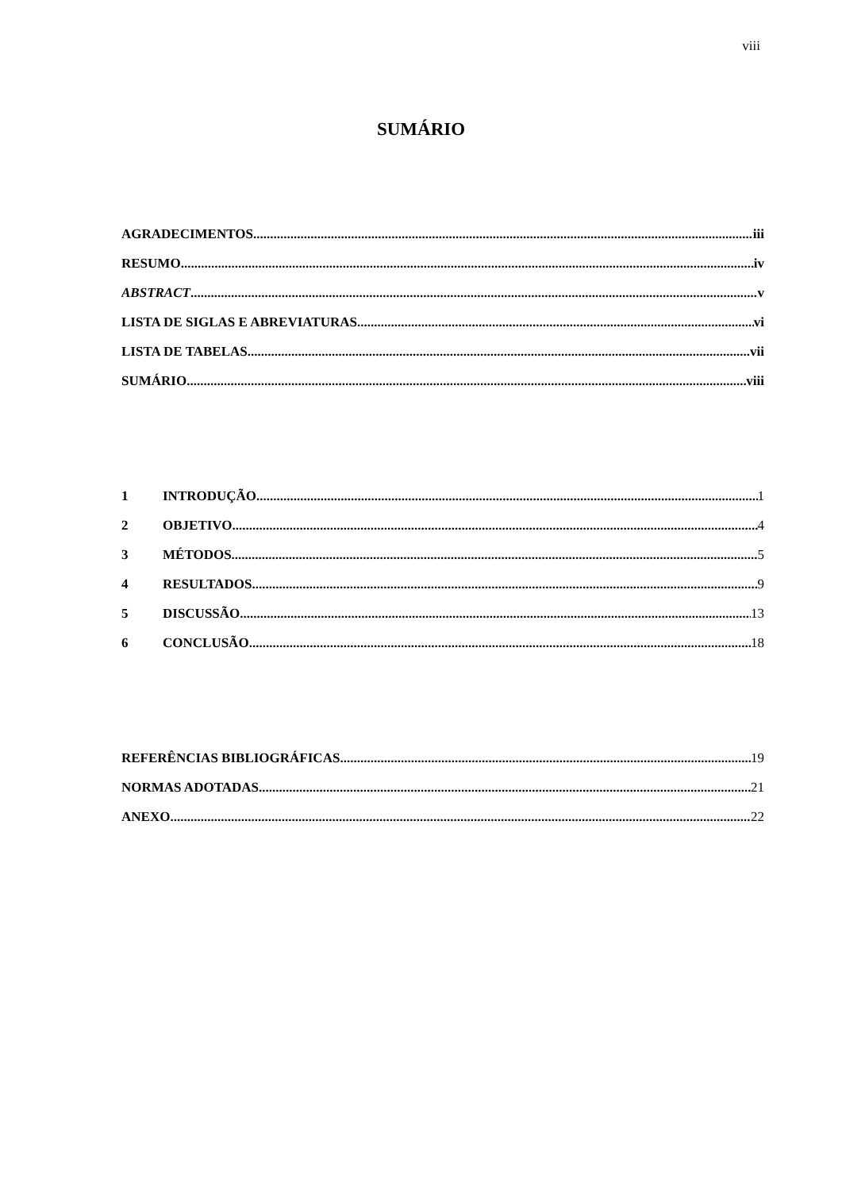viii
SUMÁRIO
AGRADECIMENTOS iii
RESUMO iv
ABSTRACT v
LISTA DE SIGLAS E ABREVIATURAS vi
LISTA DE TABELAS vii
SUMÁRIO viii
1 INTRODUÇÃO 1
2 OBJETIVO 4
3 MÉTODOS 5
4 RESULTADOS 9
5 DISCUSSÃO 13
6 CONCLUSÃO 18
REFERÊNCIAS BIBLIOGRÁFICAS 19
NORMAS ADOTADAS 21
ANEXO 22